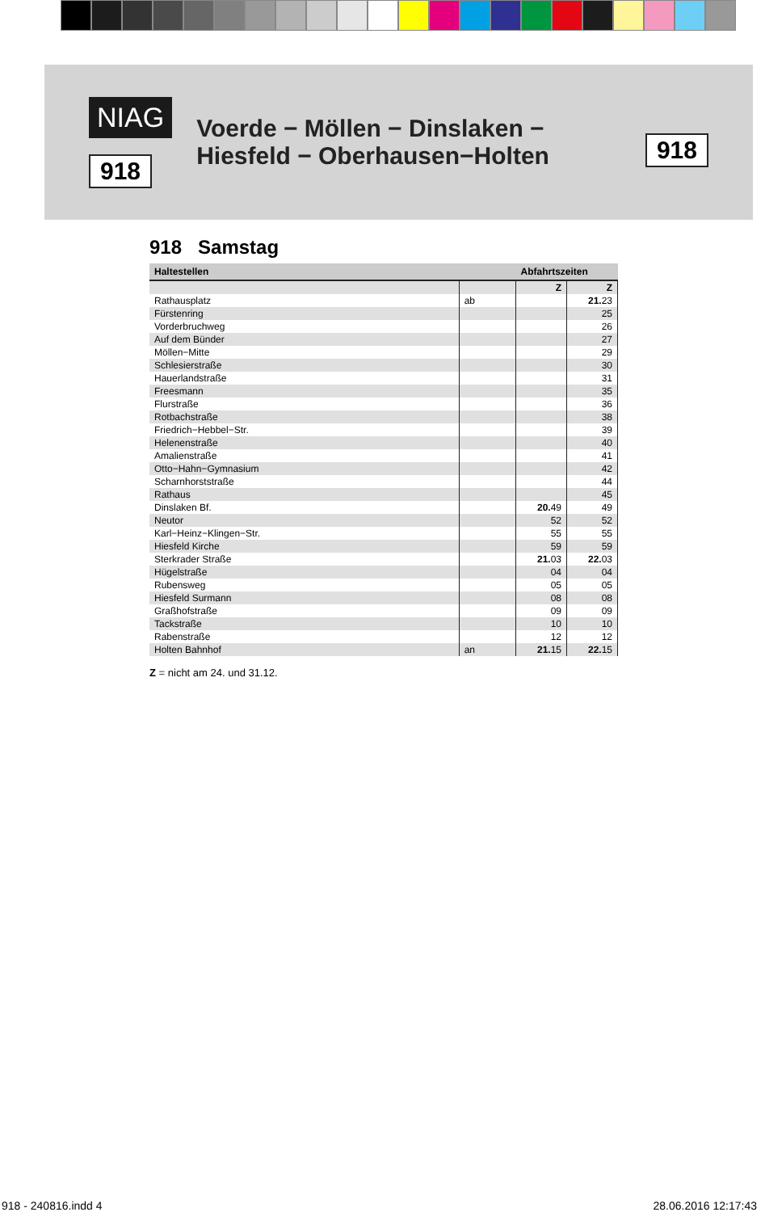NIAG
918
Voerde − Möllen − Dinslaken −
Hiesfeld − Oberhausen−Holten
918
918 Samstag
| Haltestellen | | Abfahrtszeiten | |
| --- | --- | --- | --- |
| | | Z | Z |
| Rathausplatz | ab | | 21. 23 |
| Fürstenring | | | 25 |
| Vorderbruchweg | | | 26 |
| Auf dem Bünder | | | 27 |
| Möllen−Mitte | | | 29 |
| Schlesierstraße | | | 30 |
| Hauerlandstraße | | | 31 |
| Freesmann | | | 35 |
| Flurstraße | | | 36 |
| Rotbachstraße | | | 38 |
| Friedrich−Hebbel−Str. | | | 39 |
| Helenenstraße | | | 40 |
| Amalienstraße | | | 41 |
| Otto−Hahn−Gymnasium | | | 42 |
| Scharnhorststraße | | | 44 |
| Rathaus | | | 45 |
| Dinslaken Bf. | | 20. 49 | 49 |
| Neutor | | 52 | 52 |
| Karl−Heinz−Klingen−Str. | | 55 | 55 |
| Hiesfeld Kirche | | 59 | 59 |
| Sterkrader Straße | | 21. 03 | 22. 03 |
| Hügelstraße | | 04 | 04 |
| Rubensweg | | 05 | 05 |
| Hiesfeld Surmann | | 08 | 08 |
| Graßhofstraße | | 09 | 09 |
| Tackstraße | | 10 | 10 |
| Rabenstraße | | 12 | 12 |
| Holten Bahnhof | an | 21. 15 | 22. 15 |
Z = nicht am 24. und 31.12.
918 - 240816.indd 4 28.06.2016 12:17:43